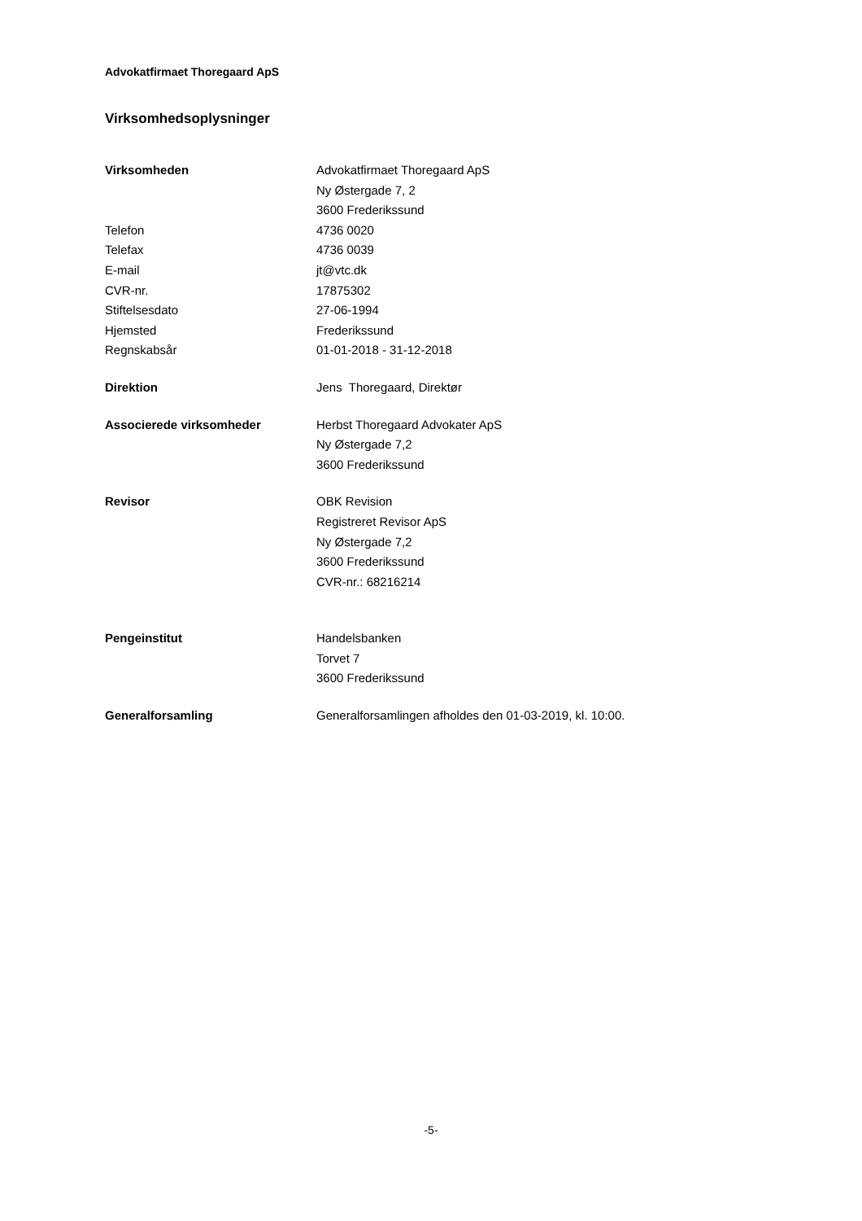Advokatfirmaet Thoregaard ApS
Virksomhedsoplysninger
| Virksomheden | Advokatfirmaet Thoregaard ApS |
| | Ny Østergade 7, 2 |
| | 3600 Frederikssund |
| Telefon | 4736 0020 |
| Telefax | 4736 0039 |
| E-mail | jt@vtc.dk |
| CVR-nr. | 17875302 |
| Stiftelsesdato | 27-06-1994 |
| Hjemsted | Frederikssund |
| Regnskabsår | 01-01-2018 - 31-12-2018 |
| Direktion | Jens Thoregaard, Direktør |
| Associerede virksomheder | Herbst Thoregaard Advokater ApS |
| | Ny Østergade 7,2 |
| | 3600 Frederikssund |
| Revisor | OBK Revision |
| | Registreret Revisor ApS |
| | Ny Østergade 7,2 |
| | 3600 Frederikssund |
| | CVR-nr.: 68216214 |
| Pengeinstitut | Handelsbanken |
| | Torvet 7 |
| | 3600 Frederikssund |
| Generalforsamling | Generalforsamlingen afholdes den 01-03-2019, kl. 10:00. |
-5-